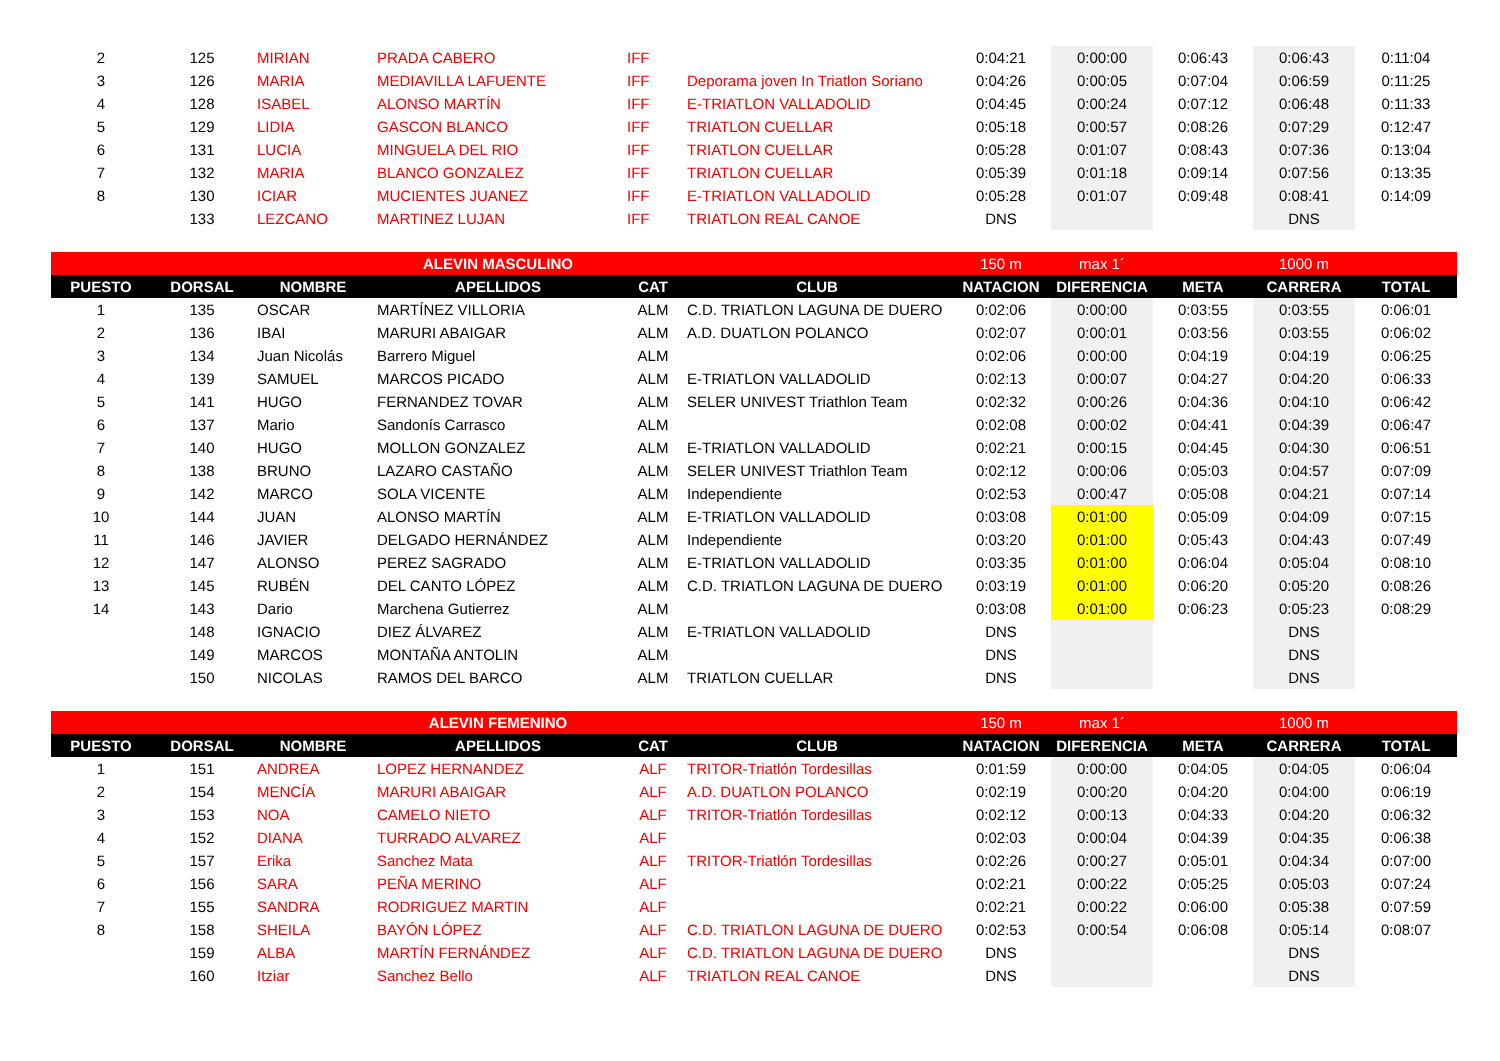| 2 | 125 | MIRIAN | PRADA CABERO | IFF | | 0:04:21 | 0:00:00 | 0:06:43 | 0:06:43 | 0:11:04 |
| 3 | 126 | MARIA | MEDIAVILLA LAFUENTE | IFF | Deporama joven In Triatlon Soriano | 0:04:26 | 0:00:05 | 0:07:04 | 0:06:59 | 0:11:25 |
| 4 | 128 | ISABEL | ALONSO MARTÍN | IFF | E-TRIATLON VALLADOLID | 0:04:45 | 0:00:24 | 0:07:12 | 0:06:48 | 0:11:33 |
| 5 | 129 | LIDIA | GASCON BLANCO | IFF | TRIATLON CUELLAR | 0:05:18 | 0:00:57 | 0:08:26 | 0:07:29 | 0:12:47 |
| 6 | 131 | LUCIA | MINGUELA DEL RIO | IFF | TRIATLON CUELLAR | 0:05:28 | 0:01:07 | 0:08:43 | 0:07:36 | 0:13:04 |
| 7 | 132 | MARIA | BLANCO GONZALEZ | IFF | TRIATLON CUELLAR | 0:05:39 | 0:01:18 | 0:09:14 | 0:07:56 | 0:13:35 |
| 8 | 130 | ICIAR | MUCIENTES JUANEZ | IFF | E-TRIATLON VALLADOLID | 0:05:28 | 0:01:07 | 0:09:48 | 0:08:41 | 0:14:09 |
| | 133 | LEZCANO | MARTINEZ LUJAN | IFF | TRIATLON REAL CANOE | DNS | | | DNS | |
| | | | ALEVIN MASCULINO | | | 150 m | max 1´ | | 1000 m | |
| PUESTO | DORSAL | NOMBRE | APELLIDOS | CAT | CLUB | NATACION | DIFERENCIA | META | CARRERA | TOTAL |
| 1 | 135 | OSCAR | MARTÍNEZ VILLORIA | ALM | C.D. TRIATLON LAGUNA DE DUERO | 0:02:06 | 0:00:00 | 0:03:55 | 0:03:55 | 0:06:01 |
| 2 | 136 | IBAI | MARURI ABAIGAR | ALM | A.D. DUATLON POLANCO | 0:02:07 | 0:00:01 | 0:03:56 | 0:03:55 | 0:06:02 |
| 3 | 134 | Juan Nicolás | Barrero Miguel | ALM | | 0:02:06 | 0:00:00 | 0:04:19 | 0:04:19 | 0:06:25 |
| 4 | 139 | SAMUEL | MARCOS PICADO | ALM | E-TRIATLON VALLADOLID | 0:02:13 | 0:00:07 | 0:04:27 | 0:04:20 | 0:06:33 |
| 5 | 141 | HUGO | FERNANDEZ TOVAR | ALM | SELER UNIVEST Triathlon Team | 0:02:32 | 0:00:26 | 0:04:36 | 0:04:10 | 0:06:42 |
| 6 | 137 | Mario | Sandonís Carrasco | ALM | | 0:02:08 | 0:00:02 | 0:04:41 | 0:04:39 | 0:06:47 |
| 7 | 140 | HUGO | MOLLON GONZALEZ | ALM | E-TRIATLON VALLADOLID | 0:02:21 | 0:00:15 | 0:04:45 | 0:04:30 | 0:06:51 |
| 8 | 138 | BRUNO | LAZARO CASTAÑO | ALM | SELER UNIVEST Triathlon Team | 0:02:12 | 0:00:06 | 0:05:03 | 0:04:57 | 0:07:09 |
| 9 | 142 | MARCO | SOLA VICENTE | ALM | Independiente | 0:02:53 | 0:00:47 | 0:05:08 | 0:04:21 | 0:07:14 |
| 10 | 144 | JUAN | ALONSO MARTÍN | ALM | E-TRIATLON VALLADOLID | 0:03:08 | 0:01:00 | 0:05:09 | 0:04:09 | 0:07:15 |
| 11 | 146 | JAVIER | DELGADO HERNÁNDEZ | ALM | Independiente | 0:03:20 | 0:01:00 | 0:05:43 | 0:04:43 | 0:07:49 |
| 12 | 147 | ALONSO | PEREZ SAGRADO | ALM | E-TRIATLON VALLADOLID | 0:03:35 | 0:01:00 | 0:06:04 | 0:05:04 | 0:08:10 |
| 13 | 145 | RUBÉN | DEL CANTO LÓPEZ | ALM | C.D. TRIATLON LAGUNA DE DUERO | 0:03:19 | 0:01:00 | 0:06:20 | 0:05:20 | 0:08:26 |
| 14 | 143 | Dario | Marchena Gutierrez | ALM | | 0:03:08 | 0:01:00 | 0:06:23 | 0:05:23 | 0:08:29 |
| | 148 | IGNACIO | DIEZ ÁLVAREZ | ALM | E-TRIATLON VALLADOLID | DNS | | | DNS | |
| | 149 | MARCOS | MONTAÑA ANTOLIN | ALM | | DNS | | | DNS | |
| | 150 | NICOLAS | RAMOS DEL BARCO | ALM | TRIATLON CUELLAR | DNS | | | DNS | |
| | | | ALEVIN FEMENINO | | | 150 m | max 1´ | | 1000 m | |
| PUESTO | DORSAL | NOMBRE | APELLIDOS | CAT | CLUB | NATACION | DIFERENCIA | META | CARRERA | TOTAL |
| 1 | 151 | ANDREA | LOPEZ HERNANDEZ | ALF | TRITOR-Triatlón Tordesillas | 0:01:59 | 0:00:00 | 0:04:05 | 0:04:05 | 0:06:04 |
| 2 | 154 | MENCÍA | MARURI ABAIGAR | ALF | A.D. DUATLON POLANCO | 0:02:19 | 0:00:20 | 0:04:20 | 0:04:00 | 0:06:19 |
| 3 | 153 | NOA | CAMELO NIETO | ALF | TRITOR-Triatlón Tordesillas | 0:02:12 | 0:00:13 | 0:04:33 | 0:04:20 | 0:06:32 |
| 4 | 152 | DIANA | TURRADO ALVAREZ | ALF | | 0:02:03 | 0:00:04 | 0:04:39 | 0:04:35 | 0:06:38 |
| 5 | 157 | Erika | Sanchez Mata | ALF | TRITOR-Triatlón Tordesillas | 0:02:26 | 0:00:27 | 0:05:01 | 0:04:34 | 0:07:00 |
| 6 | 156 | SARA | PEÑA MERINO | ALF | | 0:02:21 | 0:00:22 | 0:05:25 | 0:05:03 | 0:07:24 |
| 7 | 155 | SANDRA | RODRIGUEZ MARTIN | ALF | | 0:02:21 | 0:00:22 | 0:06:00 | 0:05:38 | 0:07:59 |
| 8 | 158 | SHEILA | BAYÓN LÓPEZ | ALF | C.D. TRIATLON LAGUNA DE DUERO | 0:02:53 | 0:00:54 | 0:06:08 | 0:05:14 | 0:08:07 |
| | 159 | ALBA | MARTÍN FERNÁNDEZ | ALF | C.D. TRIATLON LAGUNA DE DUERO | DNS | | | DNS | |
| | 160 | Itziar | Sanchez Bello | ALF | TRIATLON REAL CANOE | DNS | | | DNS | |